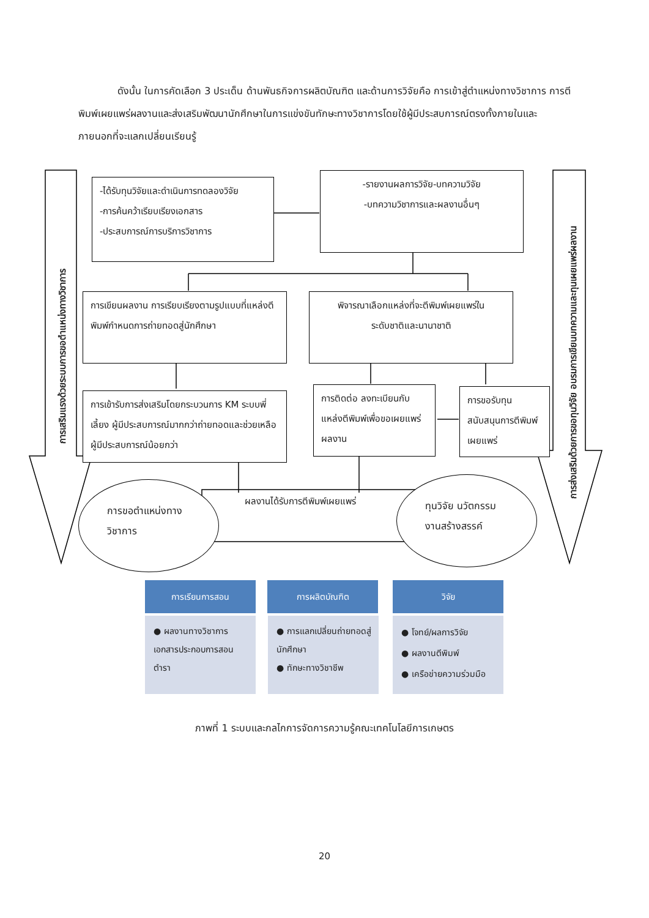ดังนั้น ในการคัดเลือก 3 ประเด็น ด้านพันธกิจการผลิตบัณฑิต และด้านการวิจัยคือ การเข้าสู่ตำแหน่งทางวิชาการ การตีพิมพ์เผยแพร่ผลงานและส่งเสริมพัฒนานักศึกษาในการแข่งขันทักษะทางวิชาการโดยใช้ผู้มีประสบการณ์ตรงทั้งภายในและภายนอกที่จะแลกเปลี่ยนเรียนรู้
การเสริมแรงด้วยระบบการขอตำแหน่งทางวิชาการ
-ได้รับทุนวิจัยและดำเนินการทดลองวิจัย
-การค้นคว้าเรียบเรียงเอกสาร
-ประสบการณ์การบริการวิชาการ
-รายงานผลการวิจัย-บทความวิจัย
-บทความวิชาการและผลงานอื่นๆ
การเขียนผลงาน การเรียบเรียงตามรูปแบบที่แหล่งตีพิมพ์กำหนดการถ่ายทอดสู่นักศึกษา
พิจารณาเลือกแหล่งที่จะตีพิมพ์เผยแพร่ใน
ระดับชาติและนานาชาติ
การเข้ารับการส่งเสริมโดยกระบวนการ KM ระบบพี่เลี้ยง ผู้มีประสบการณ์มากกว่าถ่ายทอดและช่วยเหลือผู้มีประสบการณ์น้อยกว่า
การติดต่อ ลงทะเบียนกับแหล่งตีพิมพ์เพื่อขอเผยแพร่ผลงาน
การขอรับทุนสนับสนุนการตีพิมพ์เผยแพร่
การส่งเสริมด้วยการขอทุนวิจัย อบรมการเขียนบทความและทุนเผยแพร่ผลงาน
ผลงานได้รับการตีพิมพ์เผยแพร่
การขอตำแหน่งทาง
วิชาการ
ทุนวิจัย นวัตกรรม
งานสร้างสรรค์
การเรียนการสอน การผลิตบัณฑิต วิจัย
● ผลงานทางวิชาการเอกสารประกอบการสอน ตำรา
● การแลกเปลี่ยนถ่ายทอดสู่นักศึกษา
● ทักษะทางวิชาชีพ
● โจทย์/ผลการวิจัย
● ผลงานตีพิมพ์
● เครือข่ายความร่วมมือ
ภาพที่ 1 ระบบและกลไกการจัดการความรู้คณะเทคโนโลยีการเกษตร
20